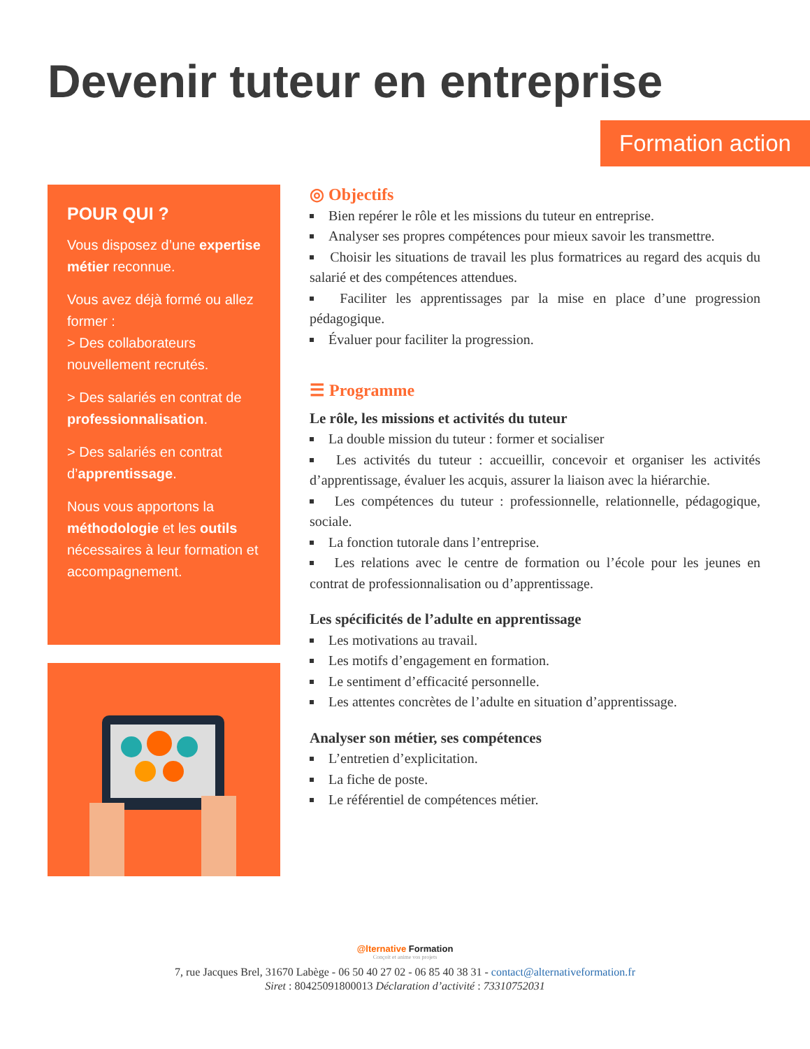Devenir tuteur en entreprise
Formation action
POUR QUI ?
Vous disposez d’une expertise métier reconnue.
Vous avez déjà formé ou allez former :
> Des collaborateurs nouvellement recrutés.
> Des salariés en contrat de professionnalisation.
> Des salariés en contrat d’apprentissage.
Nous vous apportons la méthodologie et les outils nécessaires à leur formation et accompagnement.
◎ Objectifs
Bien repérer le rôle et les missions du tuteur en entreprise.
Analyser ses propres compétences pour mieux savoir les transmettre.
Choisir les situations de travail les plus formatrices au regard des acquis du salarié et des compétences attendues.
Faciliter les apprentissages par la mise en place d’une progression pédagogique.
Évaluer pour faciliter la progression.
☰ Programme
Le rôle, les missions et activités du tuteur
La double mission du tuteur : former et socialiser
Les activités du tuteur : accueillir, concevoir et organiser les activités d’apprentissage, évaluer les acquis, assurer la liaison avec la hiérarchie.
Les compétences du tuteur : professionnelle, relationnelle, pédagogique, sociale.
La fonction tutorale dans l’entreprise.
Les relations avec le centre de formation ou l’école pour les jeunes en contrat de professionnalisation ou d’apprentissage.
Les spécificités de l’adulte en apprentissage
Les motivations au travail.
Les motifs d’engagement en formation.
Le sentiment d’efficacité personnelle.
Les attentes concrètes de l’adulte en situation d’apprentissage.
Analyser son métier, ses compétences
L’entretien d’explicitation.
La fiche de poste.
Le référentiel de compétences métier.
@lternative Formation
Conçoit et anime vos projets
7, rue Jacques Brel, 31670 Labège - 06 50 40 27 02 - 06 85 40 38 31 - contact@alternativeformation.fr
Siret : 80425091800013 Déclaration d’activité : 73310752031